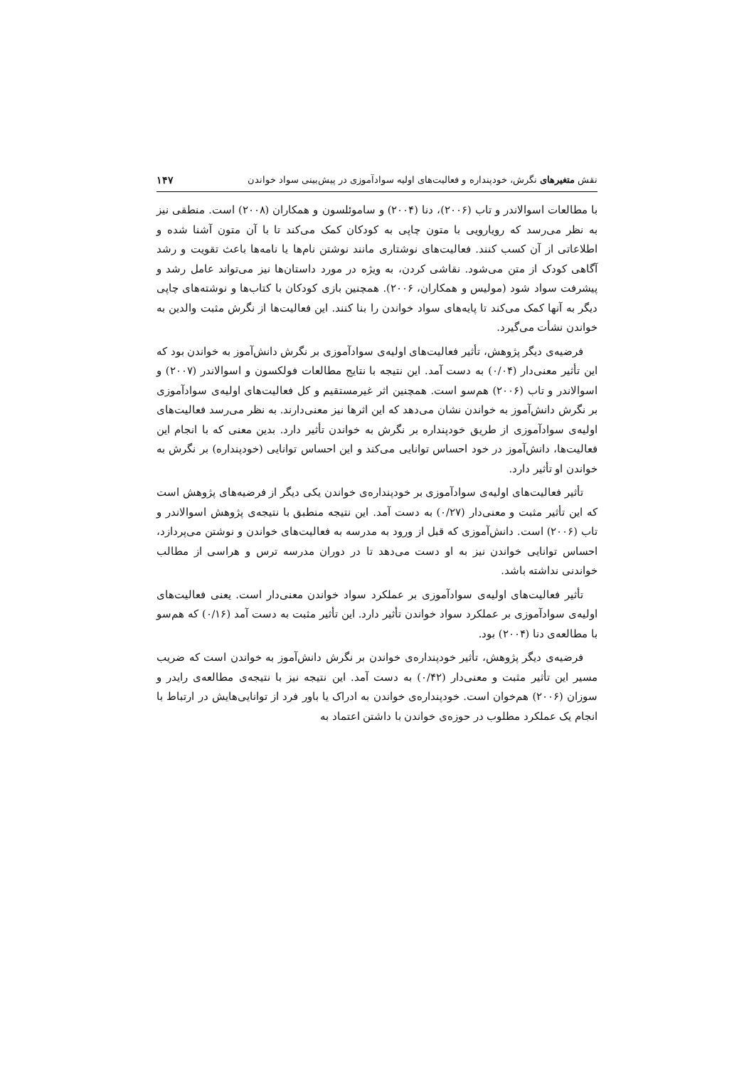نقش متغیرهای نگرش، خودپنداره و فعالیت‌های اولیه سوادآموزی در پیش‌بینی سواد خواندن ۱۴۷
با مطالعات اسوالاندر و تاب (۲۰۰۶)، دنا (۲۰۰۴) و ساموئلسون و همکاران (۲۰۰۸) است. منطقی نیز به نظر می‌رسد که رویارویی با متون چاپی به کودکان کمک می‌کند تا با آن متون آشنا شده و اطلاعاتی از آن کسب کنند. فعالیت‌های نوشتاری مانند نوشتن نام‌ها یا نامه‌ها باعث تقویت و رشد آگاهی کودک از متن می‌شود. نقاشی کردن، به ویژه در مورد داستان‌ها نیز می‌تواند عامل رشد و پیشرفت سواد شود (مولیس و همکاران، ۲۰۰۶). همچنین بازی کودکان با کتاب‌ها و نوشته‌های چاپی دیگر به آنها کمک می‌کند تا پایه‌های سواد خواندن را بنا کنند. این فعالیت‌ها از نگرش مثبت والدین به خواندن نشأت می‌گیرد.
فرضیه‌ی دیگر پژوهش، تأثیر فعالیت‌های اولیه‌ی سوادآموزی بر نگرش دانش‌آموز به خواندن بود که این تأثیر معنی‌دار (۰/۰۴) به دست آمد. این نتیجه با نتایج مطالعات فولکسون و اسوالاندر (۲۰۰۷) و اسوالاندر و تاب (۲۰۰۶) هم‌سو است. همچنین اثر غیرمستقیم و کل فعالیت‌های اولیه‌ی سوادآموزی بر نگرش دانش‌آموز به خواندن نشان می‌دهد که این اثرها نیز معنی‌دارند. به نظر می‌رسد فعالیت‌های اولیه‌ی سوادآموزی از طریق خودپنداره بر نگرش به خواندن تأثیر دارد. بدین معنی که با انجام این فعالیت‌ها، دانش‌آموز در خود احساس توانایی می‌کند و این احساس توانایی (خودپنداره) بر نگرش به خواندن او تأثیر دارد.
تأثیر فعالیت‌های اولیه‌ی سوادآموزی بر خودپنداره‌ی خواندن یکی دیگر از فرضیه‌های پژوهش است که این تأثیر مثبت و معنی‌دار (۰/۲۷) به دست آمد. این نتیجه منطبق با نتیجه‌ی پژوهش اسوالاندر و تاب (۲۰۰۶) است. دانش‌آموزی که قبل از ورود به مدرسه به فعالیت‌های خواندن و نوشتن می‌پردازد، احساس توانایی خواندن نیز به او دست می‌دهد تا در دوران مدرسه ترس و هراسی از مطالب خواندنی نداشته باشد.
تأثیر فعالیت‌های اولیه‌ی سوادآموزی بر عملکرد سواد خواندن معنی‌دار است. یعنی فعالیت‌های اولیه‌ی سوادآموزی بر عملکرد سواد خواندن تأثیر دارد. این تأثیر مثبت به دست آمد (۰/۱۶) که هم‌سو با مطالعه‌ی دنا (۲۰۰۴) بود.
فرضیه‌ی دیگر پژوهش، تأثیر خودپنداره‌ی خواندن بر نگرش دانش‌آموز به خواندن است که ضریب مسیر این تأثیر مثبت و معنی‌دار (۰/۴۲) به دست آمد. این نتیجه نیز با نتیجه‌ی مطالعه‌ی رایدر و سوزان (۲۰۰۶) هم‌خوان است. خودپنداره‌ی خواندن به ادراک یا باور فرد از توانایی‌هایش در ارتباط با انجام یک عملکرد مطلوب در حوزه‌ی خواندن با داشتن اعتماد به